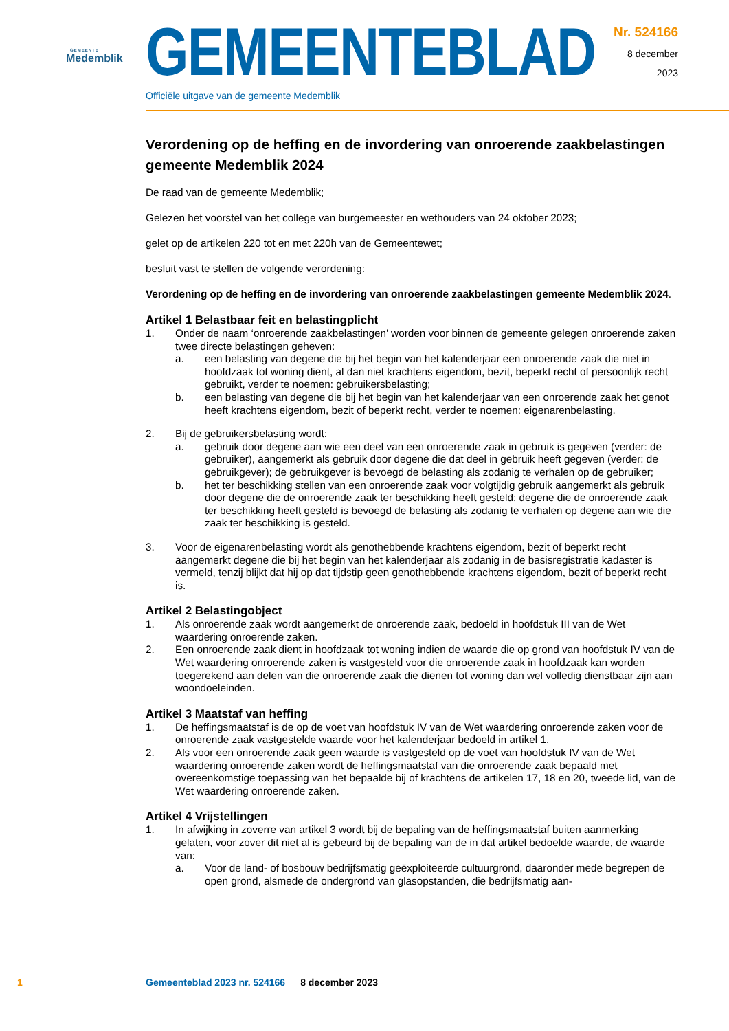GEMEENTE
Medemblik
GEMEENTEBLAD
Officiële uitgave van de gemeente Medemblik
Nr. 524166
8 december
2023
Verordening op de heffing en de invordering van onroerende zaakbelastingen gemeente Medemblik 2024
De raad van de gemeente Medemblik;
Gelezen het voorstel van het college van burgemeester en wethouders van 24 oktober 2023;
gelet op de artikelen 220 tot en met 220h van de Gemeentewet;
besluit vast te stellen de volgende verordening:
Verordening op de heffing en de invordering van onroerende zaakbelastingen gemeente Medemblik 2024.
Artikel 1 Belastbaar feit en belastingplicht
1. Onder de naam ‘onroerende zaakbelastingen’ worden voor binnen de gemeente gelegen onroerende zaken twee directe belastingen geheven:
a. een belasting van degene die bij het begin van het kalenderjaar een onroerende zaak die niet in hoofdzaak tot woning dient, al dan niet krachtens eigendom, bezit, beperkt recht of persoonlijk recht gebruikt, verder te noemen: gebruikersbelasting;
b. een belasting van degene die bij het begin van het kalenderjaar van een onroerende zaak het genot heeft krachtens eigendom, bezit of beperkt recht, verder te noemen: eigenarenbelasting.
2. Bij de gebruikersbelasting wordt:
a. gebruik door degene aan wie een deel van een onroerende zaak in gebruik is gegeven (verder: de gebruiker), aangemerkt als gebruik door degene die dat deel in gebruik heeft gegeven (verder: de gebruikgever); de gebruikgever is bevoegd de belasting als zodanig te verhalen op de gebruiker;
b. het ter beschikking stellen van een onroerende zaak voor volgtijdig gebruik aangemerkt als gebruik door degene die de onroerende zaak ter beschikking heeft gesteld; degene die de onroerende zaak ter beschikking heeft gesteld is bevoegd de belasting als zodanig te verhalen op degene aan wie die zaak ter beschikking is gesteld.
3. Voor de eigenarenbelasting wordt als genothebbende krachtens eigendom, bezit of beperkt recht aangemerkt degene die bij het begin van het kalenderjaar als zodanig in de basisregistratie kadaster is vermeld, tenzij blijkt dat hij op dat tijdstip geen genothebbende krachtens eigendom, bezit of beperkt recht is.
Artikel 2 Belastingobject
1. Als onroerende zaak wordt aangemerkt de onroerende zaak, bedoeld in hoofdstuk III van de Wet waardering onroerende zaken.
2. Een onroerende zaak dient in hoofdzaak tot woning indien de waarde die op grond van hoofdstuk IV van de Wet waardering onroerende zaken is vastgesteld voor die onroerende zaak in hoofdzaak kan worden toegerekend aan delen van die onroerende zaak die dienen tot woning dan wel volledig dienstbaar zijn aan woondoeleinden.
Artikel 3 Maatstaf van heffing
1. De heffingsmaatstaf is de op de voet van hoofdstuk IV van de Wet waardering onroerende zaken voor de onroerende zaak vastgestelde waarde voor het kalenderjaar bedoeld in artikel 1.
2. Als voor een onroerende zaak geen waarde is vastgesteld op de voet van hoofdstuk IV van de Wet waardering onroerende zaken wordt de heffingsmaatstaf van die onroerende zaak bepaald met overeenkomstige toepassing van het bepaalde bij of krachtens de artikelen 17, 18 en 20, tweede lid, van de Wet waardering onroerende zaken.
Artikel 4 Vrijstellingen
1. In afwijking in zoverre van artikel 3 wordt bij de bepaling van de heffingsmaatstaf buiten aanmerking gelaten, voor zover dit niet al is gebeurd bij de bepaling van de in dat artikel bedoelde waarde, de waarde van:
a. Voor de land- of bosbouw bedrijfsmatig geëxploiteerde cultuurgrond, daaronder mede begrepen de open grond, alsmede de ondergrond van glasopstanden, die bedrijfsmatig aan-
1 Gemeenteblad 2023 nr. 524166 8 december 2023